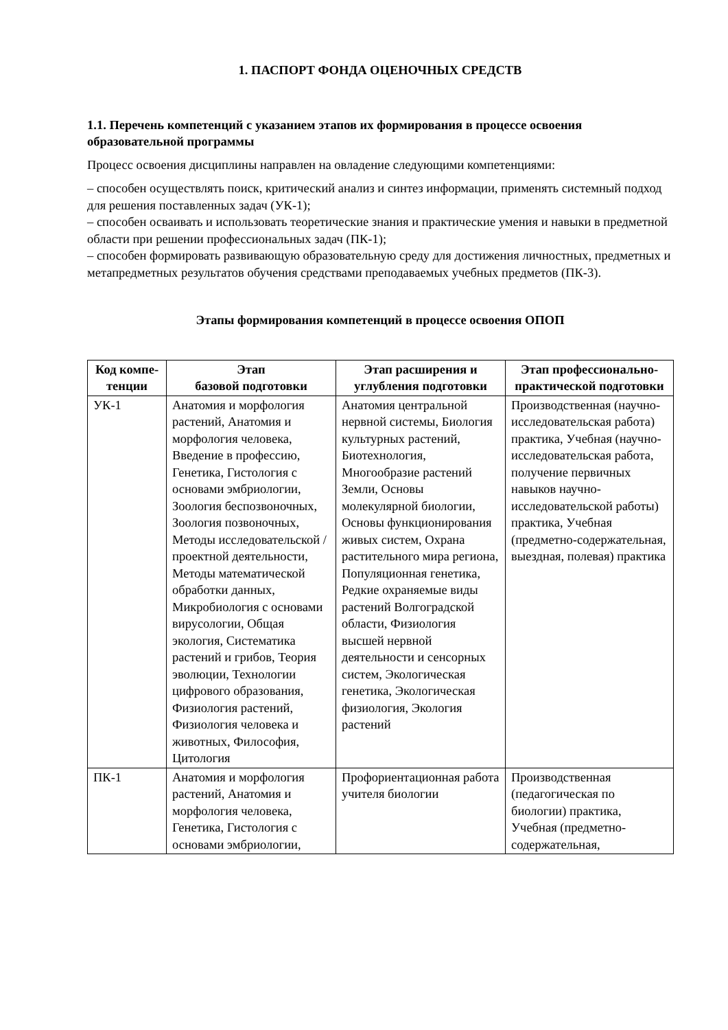1. ПАСПОРТ ФОНДА ОЦЕНОЧНЫХ СРЕДСТВ
1.1. Перечень компетенций с указанием этапов их формирования в процессе освоения образовательной программы
Процесс освоения дисциплины направлен на овладение следующими компетенциями:
– способен осуществлять поиск, критический анализ и синтез информации, применять системный подход для решения поставленных задач (УК-1);
– способен осваивать и использовать теоретические знания и практические умения и навыки в предметной области при решении профессиональных задач (ПК-1);
– способен формировать развивающую образовательную среду для достижения личностных, предметных и метапредметных результатов обучения средствами преподаваемых учебных предметов (ПК-3).
Этапы формирования компетенций в процессе освоения ОПОП
| Код компе-тенции | Этап базовой подготовки | Этап расширения и углубления подготовки | Этап профессионально-практической подготовки |
| --- | --- | --- | --- |
| УК-1 | Анатомия и морфология растений, Анатомия и морфология человека, Введение в профессию, Генетика, Гистология с основами эмбриологии, Зоология беспозвоночных, Зоология позвоночных, Методы исследовательской / проектной деятельности, Методы математической обработки данных, Микробиология с основами вирусологии, Общая экология, Систематика растений и грибов, Теория эволюции, Технологии цифрового образования, Физиология растений, Физиология человека и животных, Философия, Цитология | Анатомия центральной нервной системы, Биология культурных растений, Биотехнология, Многообразие растений Земли, Основы молекулярной биологии, Основы функционирования живых систем, Охрана растительного мира региона, Популяционная генетика, Редкие охраняемые виды растений Волгоградской области, Физиология высшей нервной деятельности и сенсорных систем, Экологическая генетика, Экологическая физиология, Экология растений | Производственная (научно-исследовательская работа) практика, Учебная (научно-исследовательская работа, получение первичных навыков научно-исследовательской работы) практика, Учебная (предметно-содержательная, выездная, полевая) практика |
| ПК-1 | Анатомия и морфология растений, Анатомия и морфология человека, Генетика, Гистология с основами эмбриологии, | Профориентационная работа учителя биологии | Производственная (педагогическая по биологии) практика, Учебная (предметно-содержательная, |